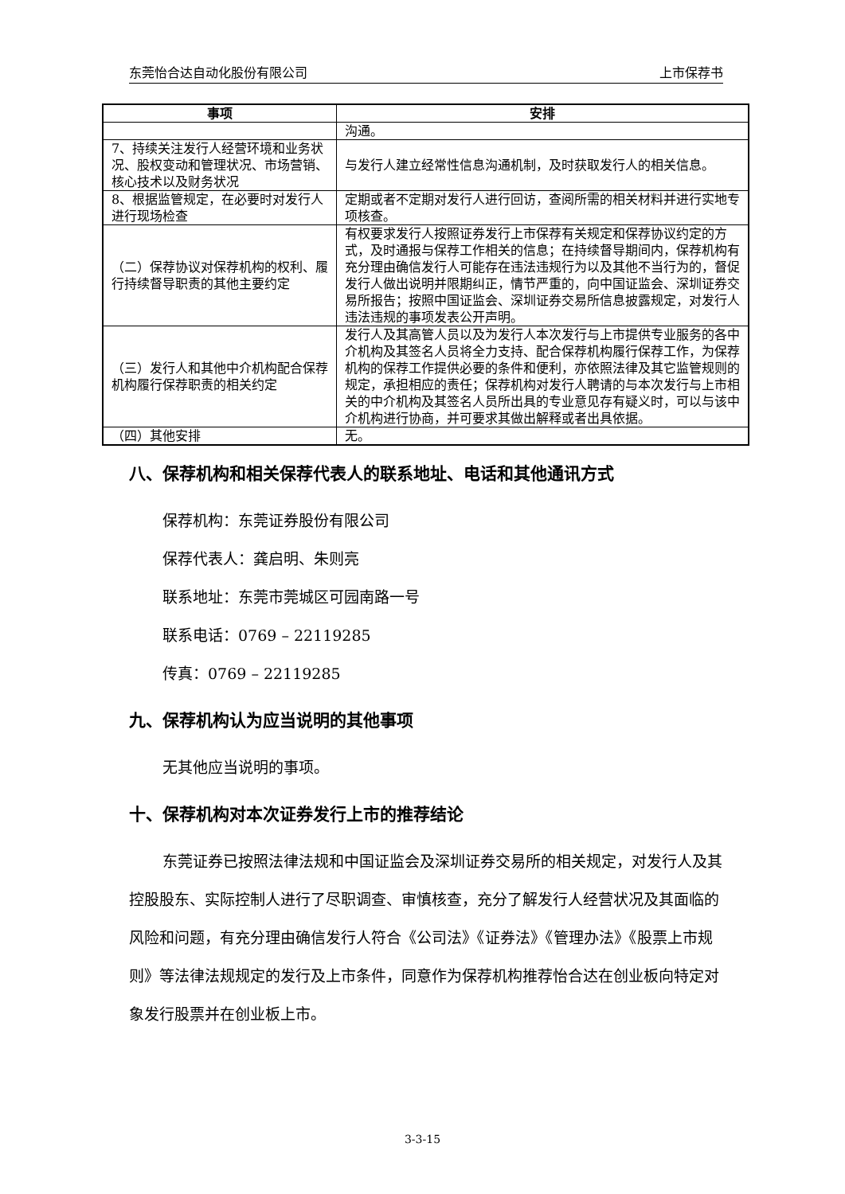东莞怡合达自动化股份有限公司 上市保荐书
| 事项 | 安排 |
| --- | --- |
| | 沟通。 |
| 7、持续关注发行人经营环境和业务状况、股权变动和管理状况、市场营销、核心技术以及财务状况 | 与发行人建立经常性信息沟通机制，及时获取发行人的相关信息。 |
| 8、根据监管规定，在必要时对发行人进行现场检查 | 定期或者不定期对发行人进行回访，查阅所需的相关材料并进行实地专项核查。 |
| （二）保荐协议对保荐机构的权利、履行持续督导职责的其他主要约定 | 有权要求发行人按照证券发行上市保荐有关规定和保荐协议约定的方式，及时通报与保荐工作相关的信息；在持续督导期间内，保荐机构有充分理由确信发行人可能存在违法违规行为以及其他不当行为的，督促发行人做出说明并限期纠正，情节严重的，向中国证监会、深圳证券交易所报告；按照中国证监会、深圳证券交易所信息披露规定，对发行人违法违规的事项发表公开声明。 |
| （三）发行人和其他中介机构配合保荐机构履行保荐职责的相关约定 | 发行人及其高管人员以及为发行人本次发行与上市提供专业服务的各中介机构及其签名人员将全力支持、配合保荐机构履行保荐工作，为保荐机构的保荐工作提供必要的条件和便利，亦依照法律及其它监管规则的规定，承担相应的责任；保荐机构对发行人聘请的与本次发行与上市相关的中介机构及其签名人员所出具的专业意见存有疑义时，可以与该中介机构进行协商，并可要求其做出解释或者出具依据。 |
| （四）其他安排 | 无。 |
八、保荐机构和相关保荐代表人的联系地址、电话和其他通讯方式
保荐机构：东莞证券股份有限公司
保荐代表人：龚启明、朱则亮
联系地址：东莞市莞城区可园南路一号
联系电话：0769 – 22119285
传真：0769 – 22119285
九、保荐机构认为应当说明的其他事项
无其他应当说明的事项。
十、保荐机构对本次证券发行上市的推荐结论
东莞证券已按照法律法规和中国证监会及深圳证券交易所的相关规定，对发行人及其控股股东、实际控制人进行了尽职调查、审慎核查，充分了解发行人经营状况及其面临的风险和问题，有充分理由确信发行人符合《公司法》《证券法》《管理办法》《股票上市规则》等法律法规规定的发行及上市条件，同意作为保荐机构推荐怡合达在创业板向特定对象发行股票并在创业板上市。
3-3-15